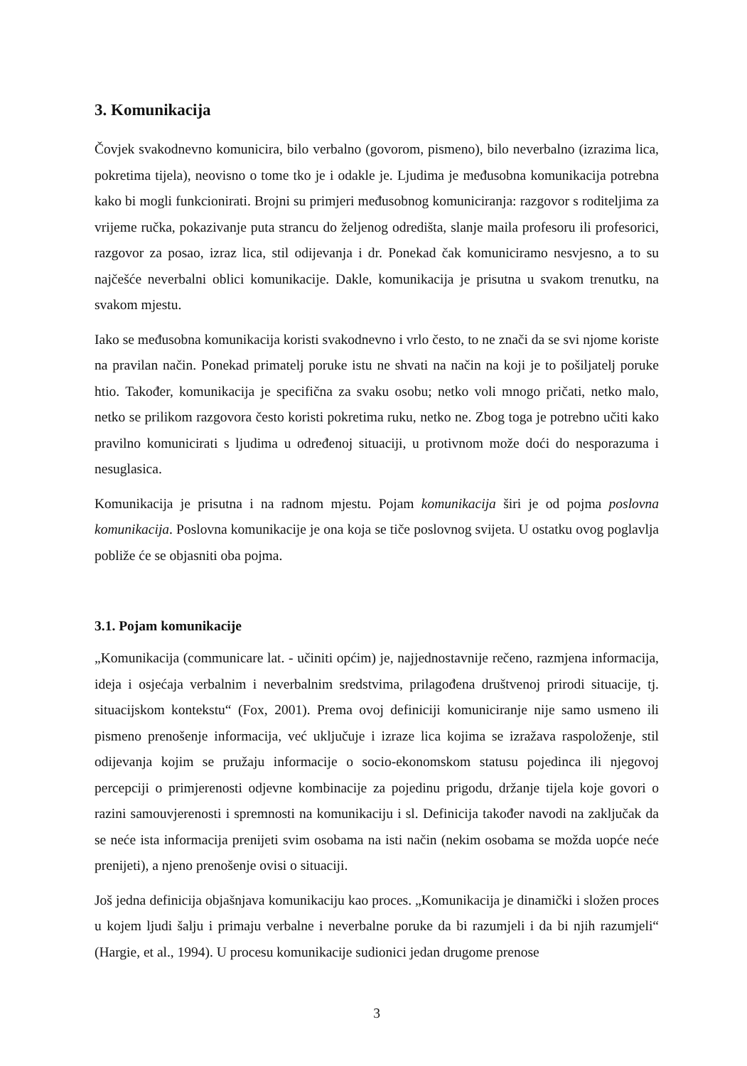3. Komunikacija
Čovjek svakodnevno komunicira, bilo verbalno (govorom, pismeno), bilo neverbalno (izrazima lica, pokretima tijela), neovisno o tome tko je i odakle je. Ljudima je međusobna komunikacija potrebna kako bi mogli funkcionirati. Brojni su primjeri međusobnog komuniciranja: razgovor s roditeljima za vrijeme ručka, pokazivanje puta strancu do željenog odredišta, slanje maila profesoru ili profesorici, razgovor za posao, izraz lica, stil odijevanja i dr. Ponekad čak komuniciramo nesvjesno, a to su najčešće neverbalni oblici komunikacije. Dakle, komunikacija je prisutna u svakom trenutku, na svakom mjestu.
Iako se međusobna komunikacija koristi svakodnevno i vrlo često, to ne znači da se svi njome koriste na pravilan način. Ponekad primatelj poruke istu ne shvati na način na koji je to pošiljatelj poruke htio. Također, komunikacija je specifična za svaku osobu; netko voli mnogo pričati, netko malo, netko se prilikom razgovora često koristi pokretima ruku, netko ne. Zbog toga je potrebno učiti kako pravilno komunicirati s ljudima u određenoj situaciji, u protivnom može doći do nesporazuma i nesuglasica.
Komunikacija je prisutna i na radnom mjestu. Pojam komunikacija širi je od pojma poslovna komunikacija. Poslovna komunikacije je ona koja se tiče poslovnog svijeta. U ostatku ovog poglavlja pobliže će se objasniti oba pojma.
3.1. Pojam komunikacije
„Komunikacija (communicare lat. - učiniti općim) je, najjednostavnije rečeno, razmjena informacija, ideja i osjećaja verbalnim i neverbalnim sredstvima, prilagođena društvenoj prirodi situacije, tj. situacijskom kontekstu“ (Fox, 2001). Prema ovoj definiciji komuniciranje nije samo usmeno ili pismeno prenošenje informacija, već uključuje i izraze lica kojima se izražava raspoloženje, stil odijevanja kojim se pružaju informacije o socio-ekonomskom statusu pojedinca ili njegovoj percepciji o primjerenosti odjevne kombinacije za pojedinu prigodu, držanje tijela koje govori o razini samouvjerenosti i spremnosti na komunikaciju i sl. Definicija također navodi na zaključak da se neće ista informacija prenijeti svim osobama na isti način (nekim osobama se možda uopće neće prenijeti), a njeno prenošenje ovisi o situaciji.
Još jedna definicija objašnjava komunikaciju kao proces. „Komunikacija je dinamički i složen proces u kojem ljudi šalju i primaju verbalne i neverbalne poruke da bi razumjeli i da bi njih razumjeli“ (Hargie, et al., 1994). U procesu komunikacije sudionici jedan drugome prenose
3